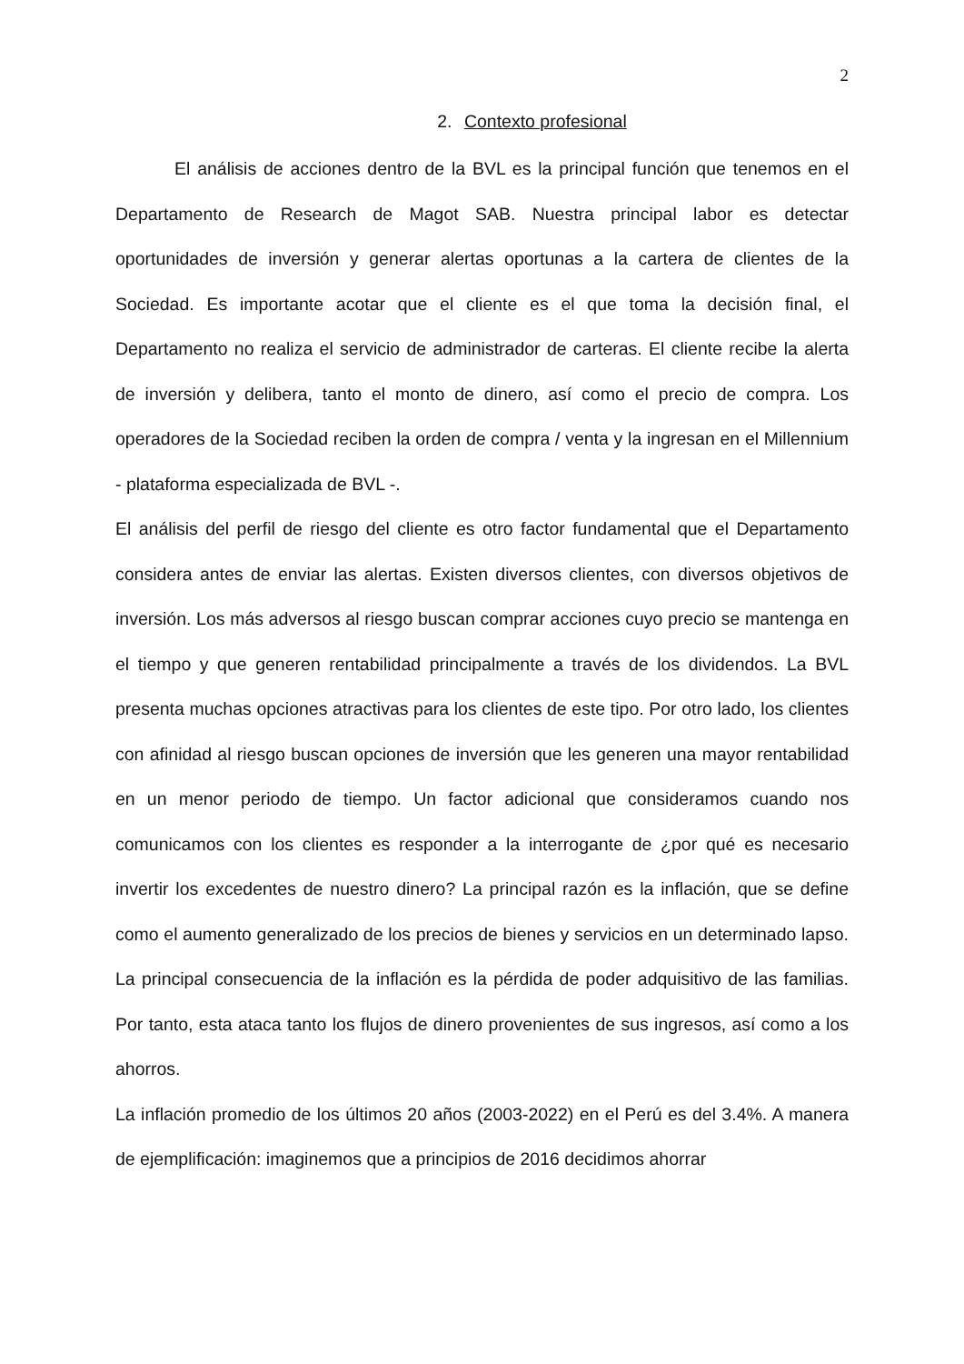2
2. Contexto profesional
El análisis de acciones dentro de la BVL es la principal función que tenemos en el Departamento de Research de Magot SAB. Nuestra principal labor es detectar oportunidades de inversión y generar alertas oportunas a la cartera de clientes de la Sociedad. Es importante acotar que el cliente es el que toma la decisión final, el Departamento no realiza el servicio de administrador de carteras. El cliente recibe la alerta de inversión y delibera, tanto el monto de dinero, así como el precio de compra. Los operadores de la Sociedad reciben la orden de compra / venta y la ingresan en el Millennium - plataforma especializada de BVL -.
El análisis del perfil de riesgo del cliente es otro factor fundamental que el Departamento considera antes de enviar las alertas. Existen diversos clientes, con diversos objetivos de inversión. Los más adversos al riesgo buscan comprar acciones cuyo precio se mantenga en el tiempo y que generen rentabilidad principalmente a través de los dividendos. La BVL presenta muchas opciones atractivas para los clientes de este tipo. Por otro lado, los clientes con afinidad al riesgo buscan opciones de inversión que les generen una mayor rentabilidad en un menor periodo de tiempo. Un factor adicional que consideramos cuando nos comunicamos con los clientes es responder a la interrogante de ¿por qué es necesario invertir los excedentes de nuestro dinero? La principal razón es la inflación, que se define como el aumento generalizado de los precios de bienes y servicios en un determinado lapso. La principal consecuencia de la inflación es la pérdida de poder adquisitivo de las familias. Por tanto, esta ataca tanto los flujos de dinero provenientes de sus ingresos, así como a los ahorros.
La inflación promedio de los últimos 20 años (2003-2022) en el Perú es del 3.4%. A manera de ejemplificación: imaginemos que a principios de 2016 decidimos ahorrar